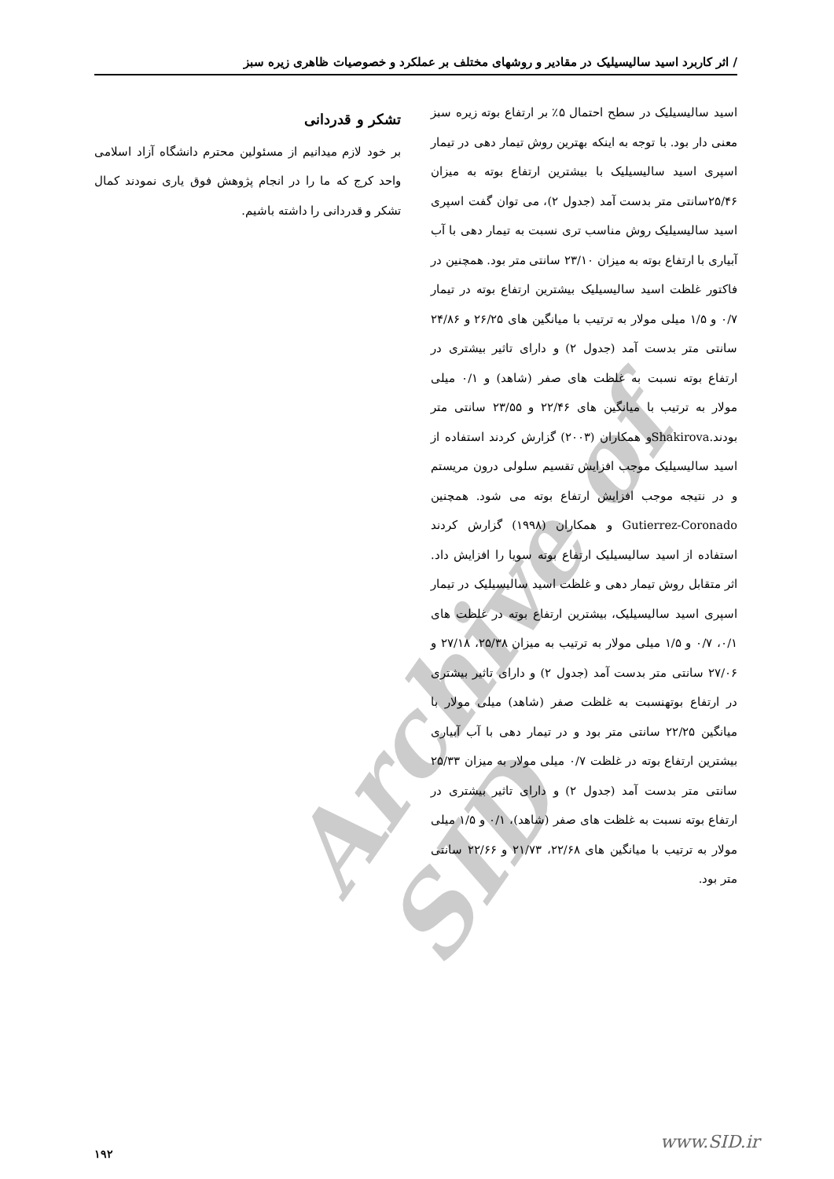Archive of SID
/ اثر کاربرد اسید سالیسیلیک در مقادیر و روشهای مختلف بر عملکرد و خصوصیات ظاهری زیره سبز
اسید سالیسیلیک در سطح احتمال ۵٪ بر ارتفاع بوته زیره سبز معنی دار بود. با توجه به اینکه بهترین روش تیمار دهی در تیمار اسپری اسید سالیسیلیک با بیشترین ارتفاع بوته به میزان ۲۵/۴۶سانتی متر بدست آمد (جدول ۲)، می توان گفت اسپری اسید سالیسیلیک روش مناسب تری نسبت به تیمار دهی با آب آبیاری با ارتفاع بوته به میزان ۲۳/۱۰ سانتی متر بود. همچنین در فاکتور غلظت اسید سالیسیلیک بیشترین ارتفاع بوته در تیمار ۰/۷ و ۱/۵ میلی مولار به ترتیب با میانگین های ۲۶/۲۵ و ۲۴/۸۶ سانتی متر بدست آمد (جدول ۲) و دارای تاثیر بیشتری در ارتفاع بوته نسبت به غلظت های صفر (شاهد) و ۰/۱ میلی مولار به ترتیب با میانگین های ۲۲/۴۶ و ۲۳/۵۵ سانتی متر بودند.Shakirovaو همکاران (۲۰۰۳) گزارش کردند استفاده از اسید سالیسیلیک موجب افزایش تقسیم سلولی درون مریستم و در نتیجه موجب افزایش ارتفاع بوته می شود. همچنین Gutierrez-Coronado و همکاران (۱۹۹۸) گزارش کردند استفاده از اسید سالیسیلیک ارتفاع بوته سویا را افزایش داد. اثر متقابل روش تیمار دهی و غلظت اسید سالیسیلیک در تیمار اسپری اسید سالیسیلیک، بیشترین ارتفاع بوته در غلظت های ۰/۱، ۰/۷ و ۱/۵ میلی مولار به ترتیب به میزان ۲۵/۳۸، ۲۷/۱۸ و ۲۷/۰۶ سانتی متر بدست آمد (جدول ۲) و دارای تاثیر بیشتری در ارتفاع بوتهنسبت به غلظت صفر (شاهد) میلی مولار با میانگین ۲۲/۲۵ سانتی متر بود و در تیمار دهی با آب آبیاری بیشترین ارتفاع بوته در غلظت ۰/۷ میلی مولار به میزان ۲۵/۳۳ سانتی متر بدست آمد (جدول ۲) و دارای تاثیر بیشتری در ارتفاع بوته نسبت به غلظت های صفر (شاهد)، ۰/۱ و ۱/۵ میلی مولار به ترتیب با میانگین های ۲۲/۶۸، ۲۱/۷۳ و ۲۲/۶۶ سانتی متر بود.
تشکر و قدردانی
بر خود لازم میدانیم از مسئولین محترم دانشگاه آزاد اسلامی واحد کرج که ما را در انجام پژوهش فوق یاری نمودند کمال تشکر و قدردانی را داشته باشیم.
www.SID.ir
۱۹۲